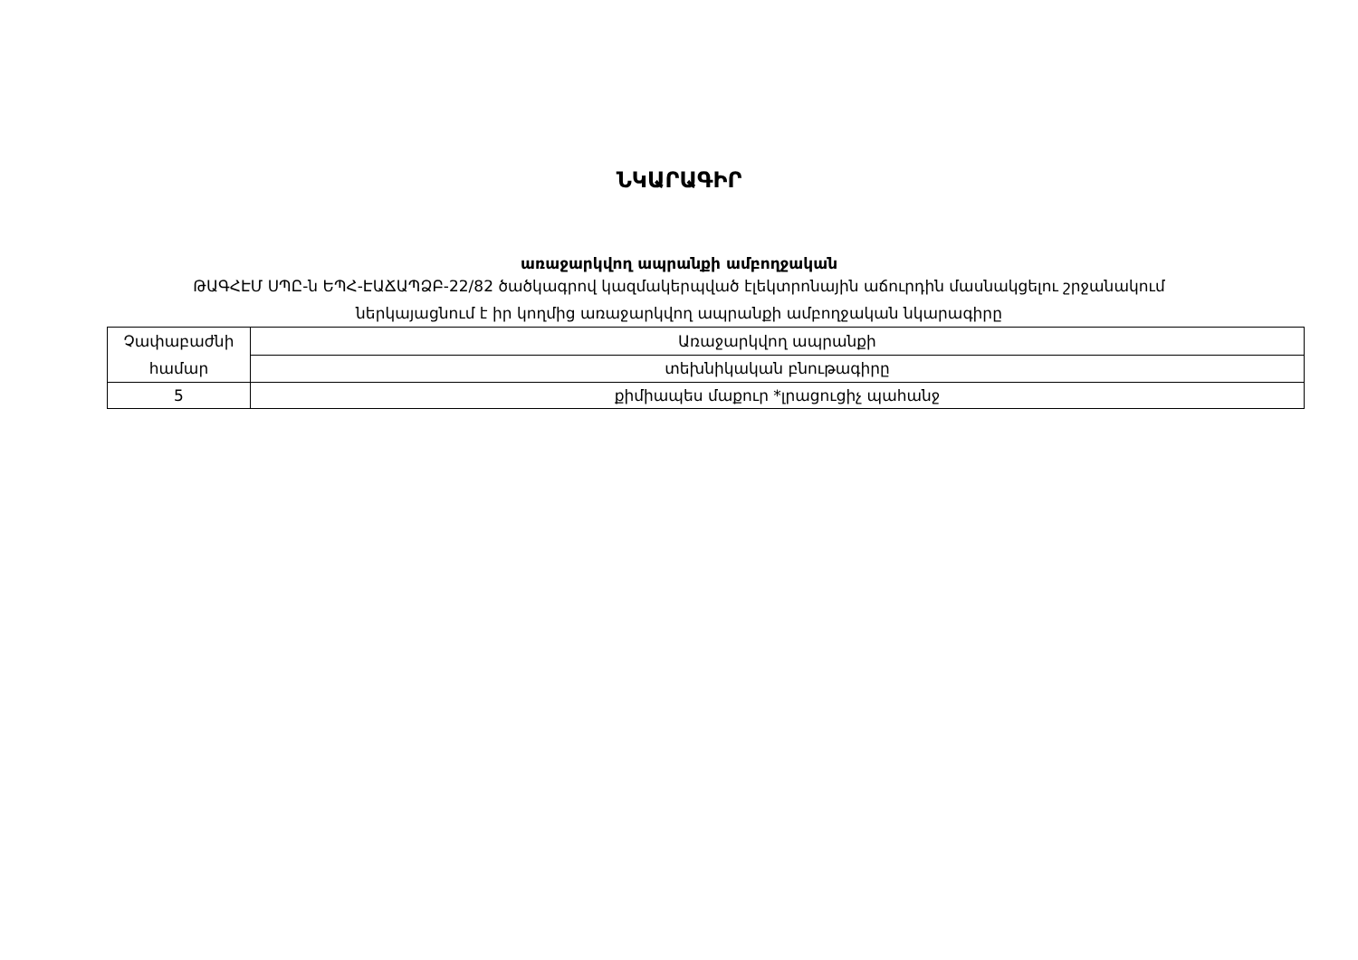ՆԿԱՐԱԳԻՐ
առաջարկվող ապրանքի ամբողջական
ԹԱԳՀԷՄ ՍՊԸ-ն ԵՊՀ-ԷԱՃԱՊՁԲ-22/82 ծածկագրով կազմակերպված էլեկտրոնային աճուրդին մասնակցելու շրջանակում
ներկայացնում է իր կողմից առաջարկվող ապրանքի ամբողջական նկարագիրը
| Չափաբաժնի համար | Առաջարկվող ապրանքի |
| | տեխնիկական բնութագիրը |
| 5 | քիմիապես մաքուր *լրացուցիչ պահանջ |